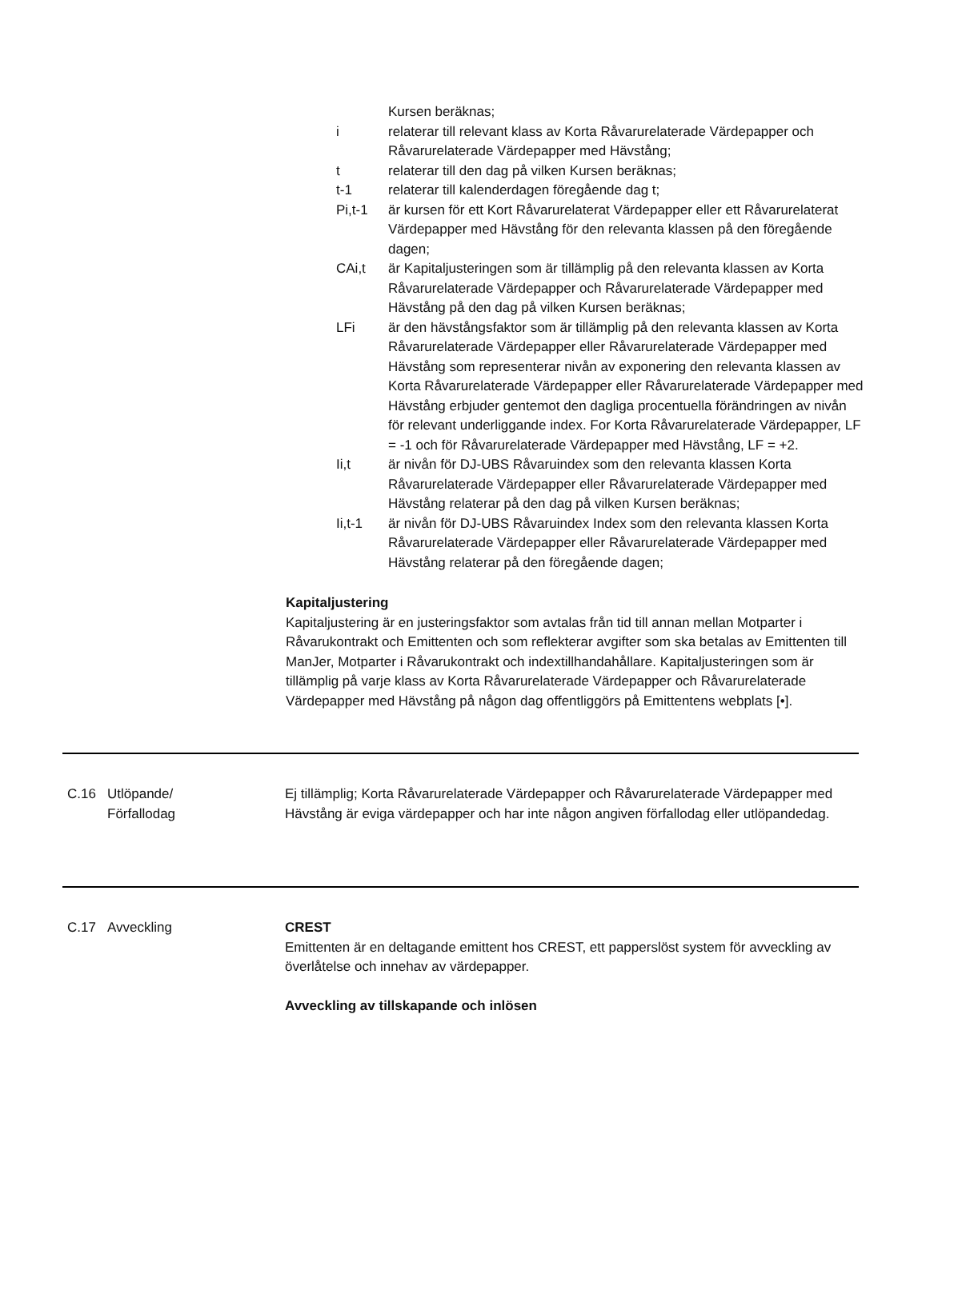Kursen beräknas;
i relaterar till relevant klass av Korta Råvarurelaterade Värdepapper och Råvarurelaterade Värdepapper med Hävstång;
t relaterar till den dag på vilken Kursen beräknas;
t-1 relaterar till kalenderdagen föregående dag t;
Pi,t-1 är kursen för ett Kort Råvarurelaterat Värdepapper eller ett Råvarurelaterat Värdepapper med Hävstång för den relevanta klassen på den föregående dagen;
CAi,t är Kapitaljusteringen som är tillämplig på den relevanta klassen av Korta Råvarurelaterade Värdepapper och Råvarurelaterade Värdepapper med Hävstång på den dag på vilken Kursen beräknas;
LFi är den hävstångsfaktor som är tillämplig på den relevanta klassen av Korta Råvarurelaterade Värdepapper eller Råvarurelaterade Värdepapper med Hävstång som representerar nivån av exponering den relevanta klassen av Korta Råvarurelaterade Värdepapper eller Råvarurelaterade Värdepapper med Hävstång erbjuder gentemot den dagliga procentuella förändringen av nivån för relevant underliggande index. For Korta Råvarurelaterade Värdepapper, LF = -1 och för Råvarurelaterade Värdepapper med Hävstång, LF = +2.
Ii,t är nivån för DJ-UBS Råvaruindex som den relevanta klassen Korta Råvarurelaterade Värdepapper eller Råvarurelaterade Värdepapper med Hävstång relaterar på den dag på vilken Kursen beräknas;
Ii,t-1 är nivån för DJ-UBS Råvaruindex Index som den relevanta klassen Korta Råvarurelaterade Värdepapper eller Råvarurelaterade Värdepapper med Hävstång relaterar på den föregående dagen;
Kapitaljustering
Kapitaljustering är en justeringsfaktor som avtalas från tid till annan mellan Motparter i Råvarukontrakt och Emittenten och som reflekterar avgifter som ska betalas av Emittenten till ManJer, Motparter i Råvarukontrakt och indextillhandahållare. Kapitaljusteringen som är tillämplig på varje klass av Korta Råvarurelaterade Värdepapper och Råvarurelaterade Värdepapper med Hävstång på någon dag offentliggörs på Emittentens webplats [•].
C.16 Utlöpande/
Förfallodag
Ej tillämplig; Korta Råvarurelaterade Värdepapper och Råvarurelaterade Värdepapper med Hävstång är eviga värdepapper och har inte någon angiven förfallodag eller utlöpandedag.
C.17 Avveckling CREST
Emittenten är en deltagande emittent hos CREST, ett papperslöst system för avveckling av överlåtelse och innehav av värdepapper.
Avveckling av tillskapande och inlösen